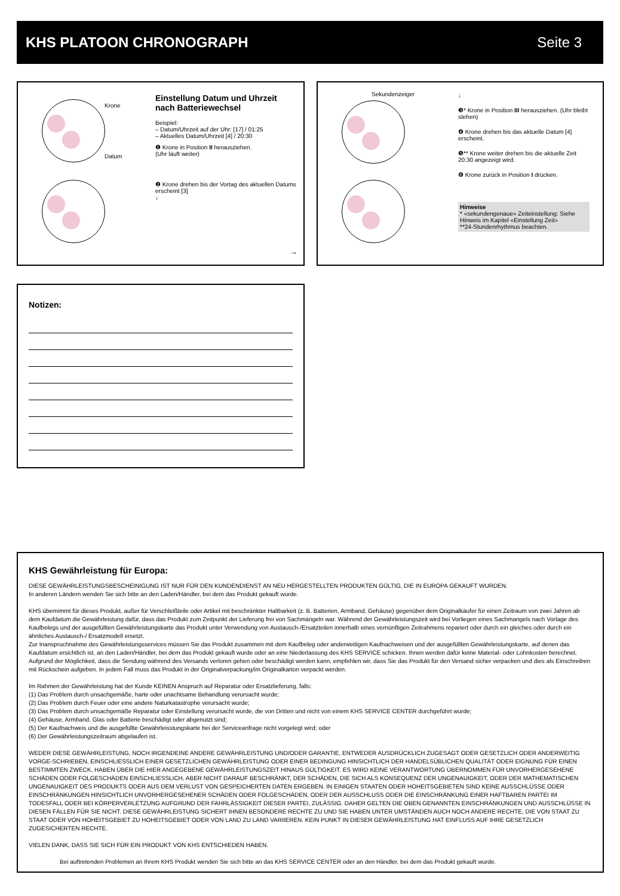KHS PLATOON CHRONOGRAPH Seite 3
Krone
Datum
Einstellung Datum und Uhrzeit nach Batteriewechsel
Beispiel:
– Datum/Uhrzeit auf der Uhr: [17] / 01:25
– Aktuelles Datum/Uhrzeit [4] / 20:30
❶ Krone in Position II herausziehen.
(Uhr läuft weiter)
❷ Krone drehen bis der Vortag des aktuellen Datums erscheint [3]
↓
→
Sekundenzeiger
↓
❸* Krone in Position III herausziehen. (Uhr bleibt stehen)
❹ Krone drehen bis das aktuelle Datum [4] erscheint.
❺** Krone weiter drehen bis die aktuelle Zeit 20:30 angezeigt wird.
❻ Krone zurück in Position I drücken.
Hinweise
* «sekundengenaue» Zeiteinstellung: Siehe Hinweis im Kapitel «Einstellung Zeit»
**24-Stundenrhythmus beachten.
Notizen:
KHS Gewährleistung für Europa:
DIESE GEWÄHRLEISTUNGSBESCHEINIGUNG IST NUR FÜR DEN KUNDENDIENST AN NEU HERGESTELLTEN PRODUKTEN GÜLTIG, DIE IN EUROPA GEKAUFT WURDEN.
In anderen Ländern wenden Sie sich bitte an den Laden/Händler, bei dem das Produkt gekauft wurde.
KHS übernimmt für dieses Produkt, außer für Verschleißteile oder Artikel mit beschränkter Haltbarkeit (z. B. Batterien, Armband, Gehäuse) gegenüber dem Originalkäufer für einen Zeitraum von zwei Jahren ab dem Kaufdatum die Gewährleistung dafür, dass das Produkt zum Zeitpunkt der Lieferung frei von Sachmängeln war. Während der Gewährleistungszeit wird bei Vorliegen eines Sachmangels nach Vorlage des Kaufbelegs und der ausgefüllten Gewährleistungskarte das Produkt unter Verwendung von Austausch-/Ersatzteilen innerhalb eines vernünftigen Zeitrahmens repariert oder durch ein gleiches oder durch ein ähnliches Austausch-/ Ersatzmodell ersetzt.
Zur Inanspruchnahme des Gewährleistungsservices müssen Sie das Produkt zusammen mit dem Kaufbeleg oder anderweitigen Kaufnachweisen und der ausgefüllten Gewährleistungskarte, auf denen das Kaufdatum ersichtlich ist, an den Laden/Händler, bei dem das Produkt gekauft wurde oder an eine Niederlassung des KHS SERVICE schicken. Ihnen werden dafür keine Material- oder Lohnkosten berechnet. Aufgrund der Möglichkeit, dass die Sendung während des Versands verloren gehen oder beschädigt werden kann, empfehlen wir, dass Sie das Produkt für den Versand sicher verpacken und dies als Einschreiben mit Rückschein aufgeben. In jedem Fall muss das Produkt in der Originalverpackung/im Originalkarton verpackt werden.
Im Rahmen der Gewährleistung hat der Kunde KEINEN Anspruch auf Reparatur oder Ersatzlieferung, falls:
(1) Das Problem durch unsachgemäße, harte oder unachtsame Behandlung verursacht wurde;
(2) Das Problem durch Feuer oder eine andere Naturkatastrophe verursacht wurde;
(3) Das Problem durch unsachgemäße Reparatur oder Einstellung verursacht wurde, die von Dritten und nicht von einem KHS SERVICE CENTER durchgeführt wurde;
(4) Gehäuse, Armband, Glas oder Batterie beschädigt oder abgenutzt sind;
(5) Der Kaufnachweis und die ausgefüllte Gewährleisstungskarte bei der Serviceanfrage nicht vorgelegt wird; oder
(6) Der Gewährleistungszeitraum abgelaufen ist.
WEDER DIESE GEWÄHRLEISTUNG, NOCH IRGENDEINE ANDERE GEWÄHRLEISTUNG UND/ODER GARANTIE, ENTWEDER AUSDRÜCKLICH ZUGESAGT ODER GESETZLICH ODER ANDERWEITIG VORGE-SCHRIEBEN, EINSCHLIESSLICH EINER GESETZLICHEN GEWÄHRLEISTUNG ODER EINER BEDINGUNG HINSICHTLICH DER HANDELSÜBLICHEN QUALITÄT ODER EIGNUNG FÜR EINEN BESTIMMTEN ZWECK, HABEN ÜBER DIE HIER ANGEGEBENE GEWÄHRLEISTUNGSZEIT HINAUS GÜLTIGKEIT. ES WIRD KEINE VERANTWORTUNG ÜBERNOMMEN FÜR UNVORHERGESEHENE SCHÄDEN ODER FOLGESCHÄDEN EINSCHLIESSLICH, ABER NICHT DARAUF BESCHRÄNKT, DER SCHÄDEN, DIE SICH ALS KONSEQUENZ DER UNGENAUIGKEIT, ODER DER MATHEMATISCHEN UNGENAUIGKEIT DES PRODUKTS ODER AUS DEM VERLUST VON GESPEICHERTEN DATEN ERGEBEN. IN EINIGEN STAATEN ODER HOHEITSGEBIETEN SIND KEINE AUSSCHLÜSSE ODER EINSCHRÄNKUNGEN HINSICHTLICH UNVORHERGESEHENER SCHÄDEN ODER FOLGESCHÄDEN, ODER DER AUSSCHLUSS ODER DIE EINSCHRÄNKUNG EINER HAFTBAREN PARTEI IM TODESFALL ODER BEI KÖRPERVERLETZUNG AUFGRUND DER FAHRLÄSSIGKEIT DIESER PARTEI, ZULÄSSIG. DAHER GELTEN DIE OBEN GENANNTEN EINSCHRÄNKUNGEN UND AUSSCHLÜSSE IN DIESEN FÄLLEN FÜR SIE NICHT. DIESE GEWÄHRLEISTUNG SICHERT IHNEN BESONDERE RECHTE ZU UND SIE HABEN UNTER UMSTÄNDEN AUCH NOCH ANDERE RECHTE, DIE VON STAAT ZU STAAT ODER VON HOHEITSGEBIET ZU HOHEITSGEBIET ODER VON LAND ZU LAND VARIIEREN. KEIN PUNKT IN DIESER GEWÄHRLEISTUNG HAT EINFLUSS AUF IHRE GESETZLICH ZUGESICHERTEN RECHTE.
VIELEN DANK, DASS SIE SICH FÜR EIN PRODUKT VON KHS ENTSCHIEDEN HABEN.
Bei auftretenden Problemen an Ihrem KHS Produkt wenden Sie sich bitte an das KHS SERVICE CENTER oder an den Händler, bei dem das Produkt gekauft wurde.